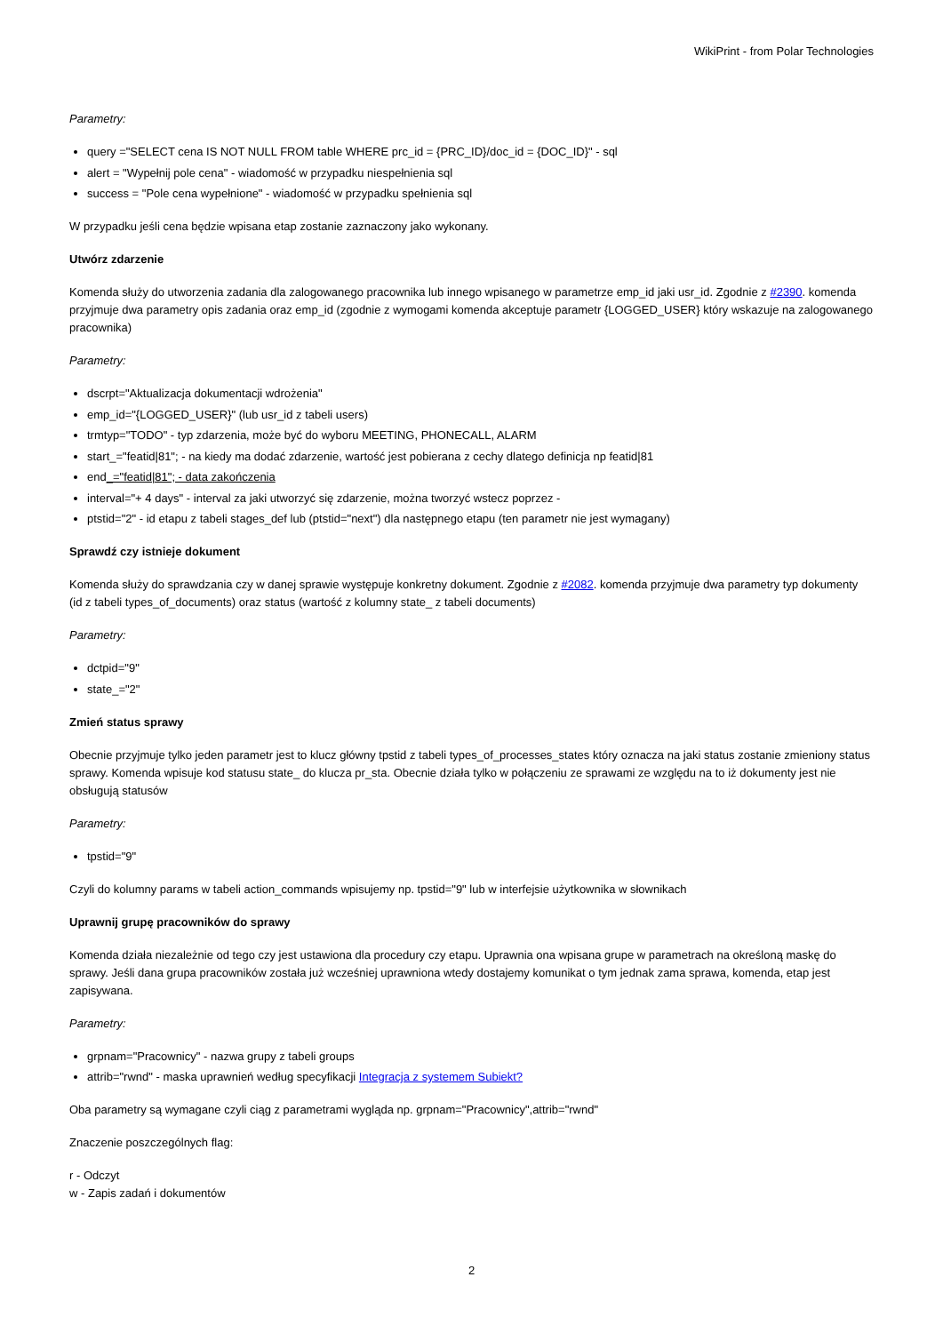WikiPrint - from Polar Technologies
Parametry:
query ="SELECT cena IS NOT NULL FROM table WHERE prc_id = {PRC_ID}/doc_id = {DOC_ID}" - sql
alert = "Wypełnij pole cena" - wiadomość w przypadku niespełnienia sql
success = "Pole cena wypełnione" - wiadomość w przypadku spełnienia sql
W przypadku jeśli cena będzie wpisana etap zostanie zaznaczony jako wykonany.
Utwórz zdarzenie
Komenda służy do utworzenia zadania dla zalogowanego pracownika lub innego wpisanego w parametrze emp_id jaki usr_id. Zgodnie z #2390. komenda przyjmuje dwa parametry opis zadania oraz emp_id (zgodnie z wymogami komenda akceptuje parametr {LOGGED_USER} który wskazuje na zalogowanego pracownika)
Parametry:
dscrpt="Aktualizacja dokumentacji wdrożenia"
emp_id="{LOGGED_USER}" (lub usr_id z tabeli users)
trmtyp="TODO" - typ zdarzenia, może być do wyboru MEETING, PHONECALL, ALARM
start_="featid|81"; - na kiedy ma dodać zdarzenie, wartość jest pobierana z cechy dlatego definicja np featid|81
end_="featid|81"; - data zakończenia
interval="+ 4 days" - interval za jaki utworzyć się zdarzenie, można tworzyć wstecz poprzez -
ptstid="2" - id etapu z tabeli stages_def lub (ptstid="next") dla następnego etapu (ten parametr nie jest wymagany)
Sprawdź czy istnieje dokument
Komenda służy do sprawdzania czy w danej sprawie występuje konkretny dokument. Zgodnie z #2082. komenda przyjmuje dwa parametry typ dokumenty (id z tabeli types_of_documents) oraz status (wartość z kolumny state_ z tabeli documents)
Parametry:
dctpid="9"
state_="2"
Zmień status sprawy
Obecnie przyjmuje tylko jeden parametr jest to klucz główny tpstid z tabeli types_of_processes_states który oznacza na jaki status zostanie zmieniony status sprawy. Komenda wpisuje kod statusu state_ do klucza pr_sta. Obecnie działa tylko w połączeniu ze sprawami ze względu na to iż dokumenty jest nie obsługują statusów
Parametry:
tpstid="9"
Czyli do kolumny params w tabeli action_commands wpisujemy np. tpstid="9" lub w interfejsie użytkownika w słownikach
Uprawnij grupę pracowników do sprawy
Komenda działa niezależnie od tego czy jest ustawiona dla procedury czy etapu. Uprawnia ona wpisana grupe w parametrach na określoną maskę do sprawy. Jeśli dana grupa pracowników została już wcześniej uprawniona wtedy dostajemy komunikat o tym jednak zama sprawa, komenda, etap jest zapisywana.
Parametry:
grpnam="Pracownicy" - nazwa grupy z tabeli groups
attrib="rwnd" - maska uprawnień według specyfikacji Integracja z systemem Subiekt?
Oba parametry są wymagane czyli ciąg z parametrami wygląda np. grpnam="Pracownicy",attrib="rwnd"
Znaczenie poszczególnych flag:
r - Odczyt
w - Zapis zadań i dokumentów
2